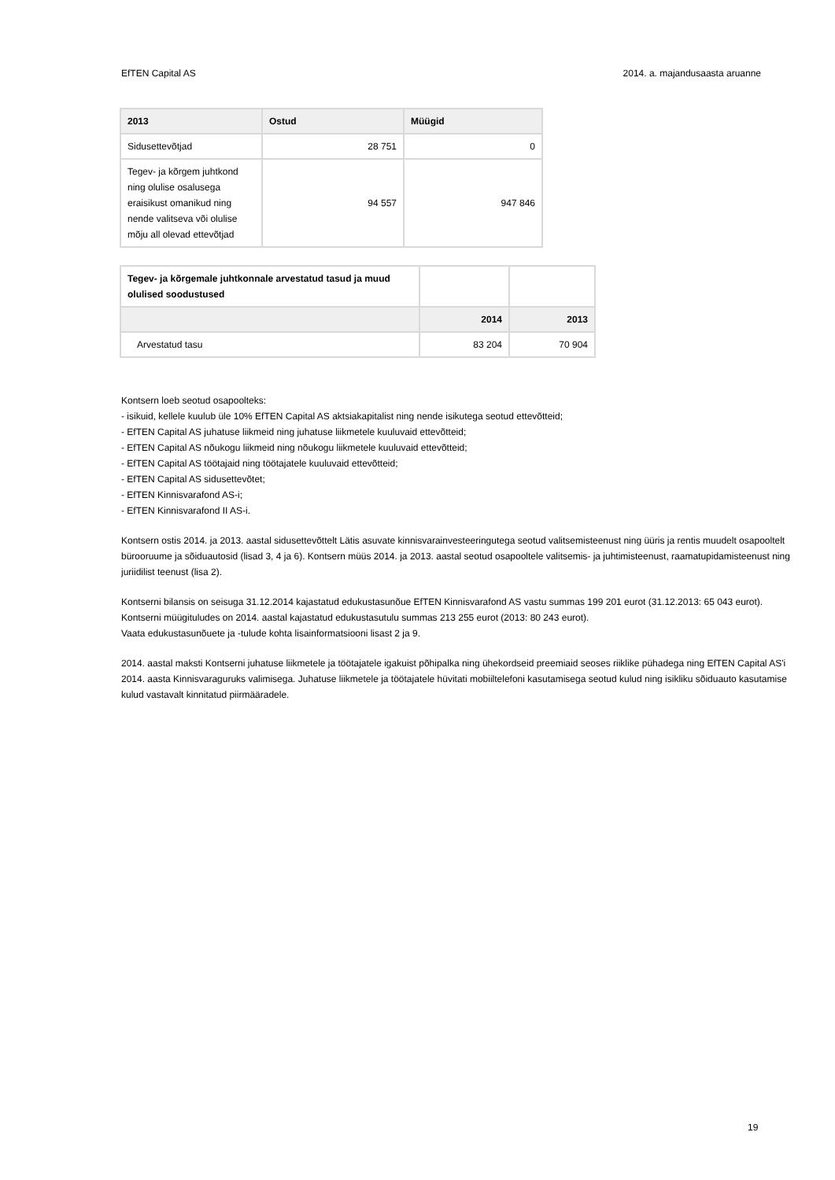EfTEN Capital AS 2014. a. majandusaasta aruanne
| 2013 | Ostud | Müügid |
| --- | --- | --- |
| Sidusettevõtjad | 28 751 | 0 |
| Tegev- ja kõrgem juhtkond ning olulise osalusega eraisikust omanikud ning nende valitseva või olulise mõju all olevad ettevõtjad | 94 557 | 947 846 |
| Tegev- ja kõrgemale juhtkonnale arvestatud tasud ja muud olulised soodustused | | |
| | 2014 | 2013 |
| Arvestatud tasu | 83 204 | 70 904 |
Kontsern loeb seotud osapoolteks:
- isikuid, kellele kuulub üle 10% EfTEN Capital AS aktsiakapitalist ning nende isikutega seotud ettevõtteid;
- EfTEN Capital AS juhatuse liikmeid ning juhatuse liikmetele kuuluvaid ettevõtteid;
- EfTEN Capital AS nõukogu liikmeid ning nõukogu liikmetele kuuluvaid ettevõtteid;
- EfTEN Capital AS töötajaid ning töötajatele kuuluvaid ettevõtteid;
- EfTEN Capital AS sidusettevõtet;
- EfTEN Kinnisvarafond AS-i;
- EfTEN Kinnisvarafond II AS-i.
Kontsern ostis 2014. ja 2013. aastal sidusettevõttelt Lätis asuvate kinnisvarainvesteeringutega seotud valitsemisteenust ning üüris ja rentis muudelt osapooltelt bürooruume ja sõiduautosid (lisad 3, 4 ja 6). Kontsern müüs 2014. ja 2013. aastal seotud osapooltele valitsemis- ja juhtimisteenust, raamatupidamisteenust ning juriidilist teenust (lisa 2).
Kontserni bilansis on seisuga 31.12.2014 kajastatud edukustasunõue EfTEN Kinnisvarafond AS vastu summas 199 201 eurot (31.12.2013: 65 043 eurot). Kontserni müügituludes on 2014. aastal kajastatud edukustasutulu summas 213 255 eurot (2013: 80 243 eurot).
Vaata edukustasunõuete ja -tulude kohta lisainformatsiooni lisast 2 ja 9.
2014. aastal maksti Kontserni juhatuse liikmetele ja töötajatele igakuist põhipalka ning ühekordseid preemiaid seoses riiklike pühadega ning EfTEN Capital AS'i 2014. aasta Kinnisvaraguruks valimisega. Juhatuse liikmetele ja töötajatele hüvitati mobiiltelefoni kasutamisega seotud kulud ning isikliku sõiduauto kasutamise kulud vastavalt kinnitatud piirmääradele.
19